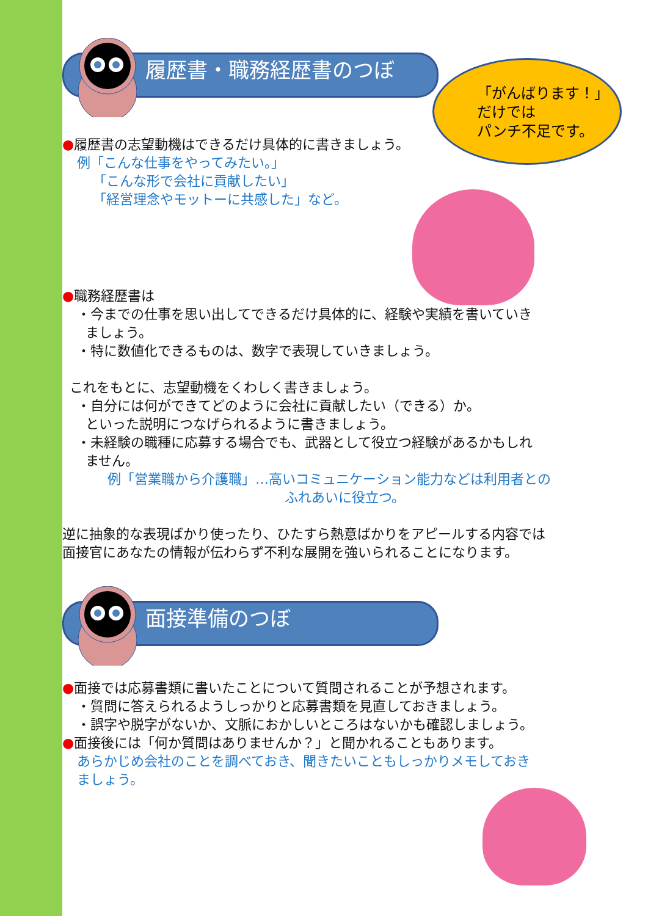「がんばります！」
だけでは
パンチ不足です。
履歴書・職務経歴書のつぼ
●履歴書の志望動機はできるだけ具体的に書きましょう。
例「こんな仕事をやってみたい。」
「こんな形で会社に貢献したい」
「経営理念やモットーに共感した」など。
●職務経歴書は
・今までの仕事を思い出してできるだけ具体的に、経験や実績を書いていき
ましょう。
・特に数値化できるものは、数字で表現していきましょう。
これをもとに、志望動機をくわしく書きましょう。
・自分には何ができてどのように会社に貢献したい（できる）か。
といった説明につなげられるように書きましょう。
・未経験の職種に応募する場合でも、武器として役立つ経験があるかもしれ
ません。
例「営業職から介護職」…高いコミュニケーション能力などは利用者との
ふれあいに役立つ。
逆に抽象的な表現ばかり使ったり、ひたすら熱意ばかりをアピールする内容では
面接官にあなたの情報が伝わらず不利な展開を強いられることになります。
面接準備のつぼ
●面接では応募書類に書いたことについて質問されることが予想されます。
・質問に答えられるようしっかりと応募書類を見直しておきましょう。
・誤字や脱字がないか、文脈におかしいところはないかも確認しましょう。
●面接後には「何か質問はありませんか？」と聞かれることもあります。
あらかじめ会社のことを調べておき、聞きたいこともしっかりメモしておき
ましょう。